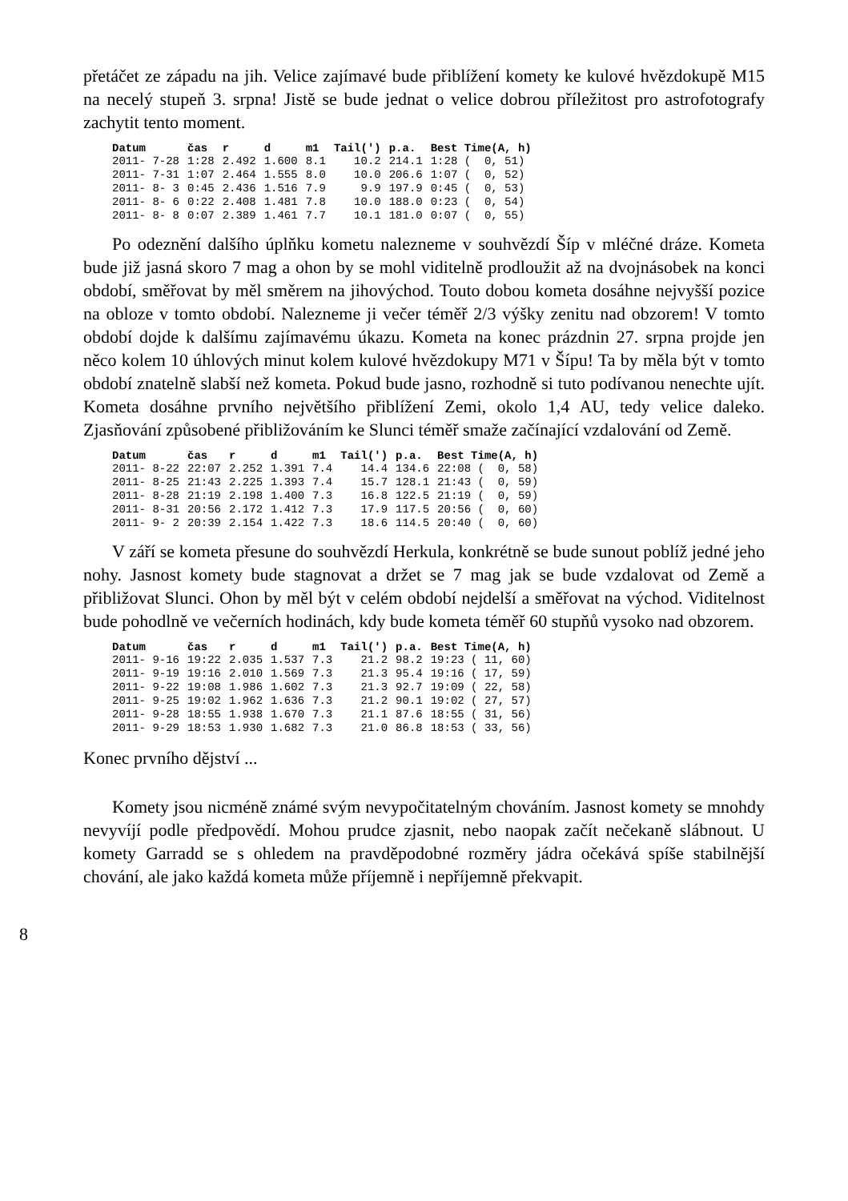přetáčet ze západu na jih. Velice zajímavé bude přiblížení komety ke kulové hvězdokupě M15 na necelý stupeň 3. srpna! Jistě se bude jednat o velice dobrou příležitost pro astrofotografy zachytit tento moment.
| Datum | čas | r | d | m1 | Tail(') | p.a. | Best Time(A, h) |
| --- | --- | --- | --- | --- | --- | --- | --- |
| 2011- 7-28 | 1:28 | 2.492 | 1.600 | 8.1 | 10.2 | 214.1 | 1:28 ( 0, 51) |
| 2011- 7-31 | 1:07 | 2.464 | 1.555 | 8.0 | 10.0 | 206.6 | 1:07 ( 0, 52) |
| 2011- 8- 3 | 0:45 | 2.436 | 1.516 | 7.9 | 9.9 | 197.9 | 0:45 ( 0, 53) |
| 2011- 8- 6 | 0:22 | 2.408 | 1.481 | 7.8 | 10.0 | 188.0 | 0:23 ( 0, 54) |
| 2011- 8- 8 | 0:07 | 2.389 | 1.461 | 7.7 | 10.1 | 181.0 | 0:07 ( 0, 55) |
Po odeznění dalšího úplňku kometu nalezneme v souhvězdí Šíp v mléčné dráze. Kometa bude již jasná skoro 7 mag a ohon by se mohl viditelně prodloužit až na dvojnásobek na konci období, směřovat by měl směrem na jihovýchod. Touto dobou kometa dosáhne nejvyšší pozice na obloze v tomto období. Nalezneme ji večer téměř 2/3 výšky zenitu nad obzorem! V tomto období dojde k dalšímu zajímavému úkazu. Kometa na konec prázdnin 27. srpna projde jen něco kolem 10 úhlových minut kolem kulové hvězdokupy M71 v Šípu! Ta by měla být v tomto období znatelně slabší než kometa. Pokud bude jasno, rozhodně si tuto podívanou nenechte ujít. Kometa dosáhne prvního největšího přiblížení Zemi, okolo 1,4 AU, tedy velice daleko. Zjasňování způsobené přibližováním ke Slunci téměř smaže začínající vzdalování od Země.
| Datum | čas | r | d | m1 | Tail(') | p.a. | Best Time(A, h) |
| --- | --- | --- | --- | --- | --- | --- | --- |
| 2011- 8-22 | 22:07 | 2.252 | 1.391 | 7.4 | 14.4 | 134.6 | 22:08 ( 0, 58) |
| 2011- 8-25 | 21:43 | 2.225 | 1.393 | 7.4 | 15.7 | 128.1 | 21:43 ( 0, 59) |
| 2011- 8-28 | 21:19 | 2.198 | 1.400 | 7.3 | 16.8 | 122.5 | 21:19 ( 0, 59) |
| 2011- 8-31 | 20:56 | 2.172 | 1.412 | 7.3 | 17.9 | 117.5 | 20:56 ( 0, 60) |
| 2011- 9- 2 | 20:39 | 2.154 | 1.422 | 7.3 | 18.6 | 114.5 | 20:40 ( 0, 60) |
V září se kometa přesune do souhvězdí Herkula, konkrétně se bude sunout poblíž jedné jeho nohy. Jasnost komety bude stagnovat a držet se 7 mag jak se bude vzdalovat od Země a přibližovat Slunci. Ohon by měl být v celém období nejdelší a směřovat na východ. Viditelnost bude pohodlně ve večerních hodinách, kdy bude kometa téměř 60 stupňů vysoko nad obzorem.
| Datum | čas | r | d | m1 | Tail(') | p.a. | Best Time(A, h) |
| --- | --- | --- | --- | --- | --- | --- | --- |
| 2011- 9-16 | 19:22 | 2.035 | 1.537 | 7.3 | 21.2 | 98.2 | 19:23 ( 11, 60) |
| 2011- 9-19 | 19:16 | 2.010 | 1.569 | 7.3 | 21.3 | 95.4 | 19:16 ( 17, 59) |
| 2011- 9-22 | 19:08 | 1.986 | 1.602 | 7.3 | 21.3 | 92.7 | 19:09 ( 22, 58) |
| 2011- 9-25 | 19:02 | 1.962 | 1.636 | 7.3 | 21.2 | 90.1 | 19:02 ( 27, 57) |
| 2011- 9-28 | 18:55 | 1.938 | 1.670 | 7.3 | 21.1 | 87.6 | 18:55 ( 31, 56) |
| 2011- 9-29 | 18:53 | 1.930 | 1.682 | 7.3 | 21.0 | 86.8 | 18:53 ( 33, 56) |
Konec prvního dějství ...
Komety jsou nicméně známé svým nevypočitatelným chováním. Jasnost komety se mnohdy nevyvíjí podle předpovědí. Mohou prudce zjasnit, nebo naopak začít nečekaně slábnout. U komety Garradd se s ohledem na pravděpodobné rozměry jádra očekává spíše stabilnější chování, ale jako každá kometa může příjemně i nepříjemně překvapit.
8